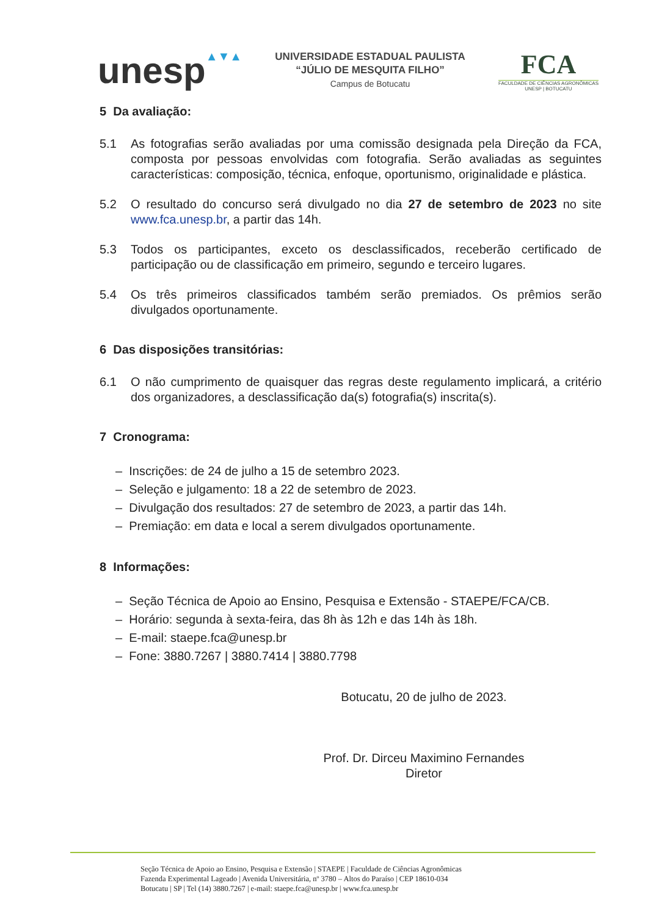unesp▲▼▲
UNIVERSIDADE ESTADUAL PAULISTA
“JÚLIO DE MESQUITA FILHO”
Campus de Botucatu
FCA
FACULDADE DE CIÊNCIAS AGRONÔMICAS
UNESP | BOTUCATU
5 Da avaliação:
5.1 As fotografias serão avaliadas por uma comissão designada pela Direção da FCA, composta por pessoas envolvidas com fotografia. Serão avaliadas as seguintes características: composição, técnica, enfoque, oportunismo, originalidade e plástica.
5.2 O resultado do concurso será divulgado no dia 27 de setembro de 2023 no site www.fca.unesp.br, a partir das 14h.
5.3 Todos os participantes, exceto os desclassificados, receberão certificado de participação ou de classificação em primeiro, segundo e terceiro lugares.
5.4 Os três primeiros classificados também serão premiados. Os prêmios serão divulgados oportunamente.
6 Das disposições transitórias:
6.1 O não cumprimento de quaisquer das regras deste regulamento implicará, a critério dos organizadores, a desclassificação da(s) fotografia(s) inscrita(s).
7 Cronograma:
– Inscrições: de 24 de julho a 15 de setembro 2023.
– Seleção e julgamento: 18 a 22 de setembro de 2023.
– Divulgação dos resultados: 27 de setembro de 2023, a partir das 14h.
– Premiação: em data e local a serem divulgados oportunamente.
8 Informações:
– Seção Técnica de Apoio ao Ensino, Pesquisa e Extensão - STAEPE/FCA/CB.
– Horário: segunda à sexta-feira, das 8h às 12h e das 14h às 18h.
– E-mail: staepe.fca@unesp.br
– Fone: 3880.7267 | 3880.7414 | 3880.7798
Botucatu, 20 de julho de 2023.
Prof. Dr. Dirceu Maximino Fernandes
Diretor
Seção Técnica de Apoio ao Ensino, Pesquisa e Extensão | STAEPE | Faculdade de Ciências Agronômicas
Fazenda Experimental Lageado | Avenida Universitária, nº 3780 – Altos do Paraíso | CEP 18610-034
Botucatu | SP | Tel (14) 3880.7267 | e-mail: staepe.fca@unesp.br | www.fca.unesp.br